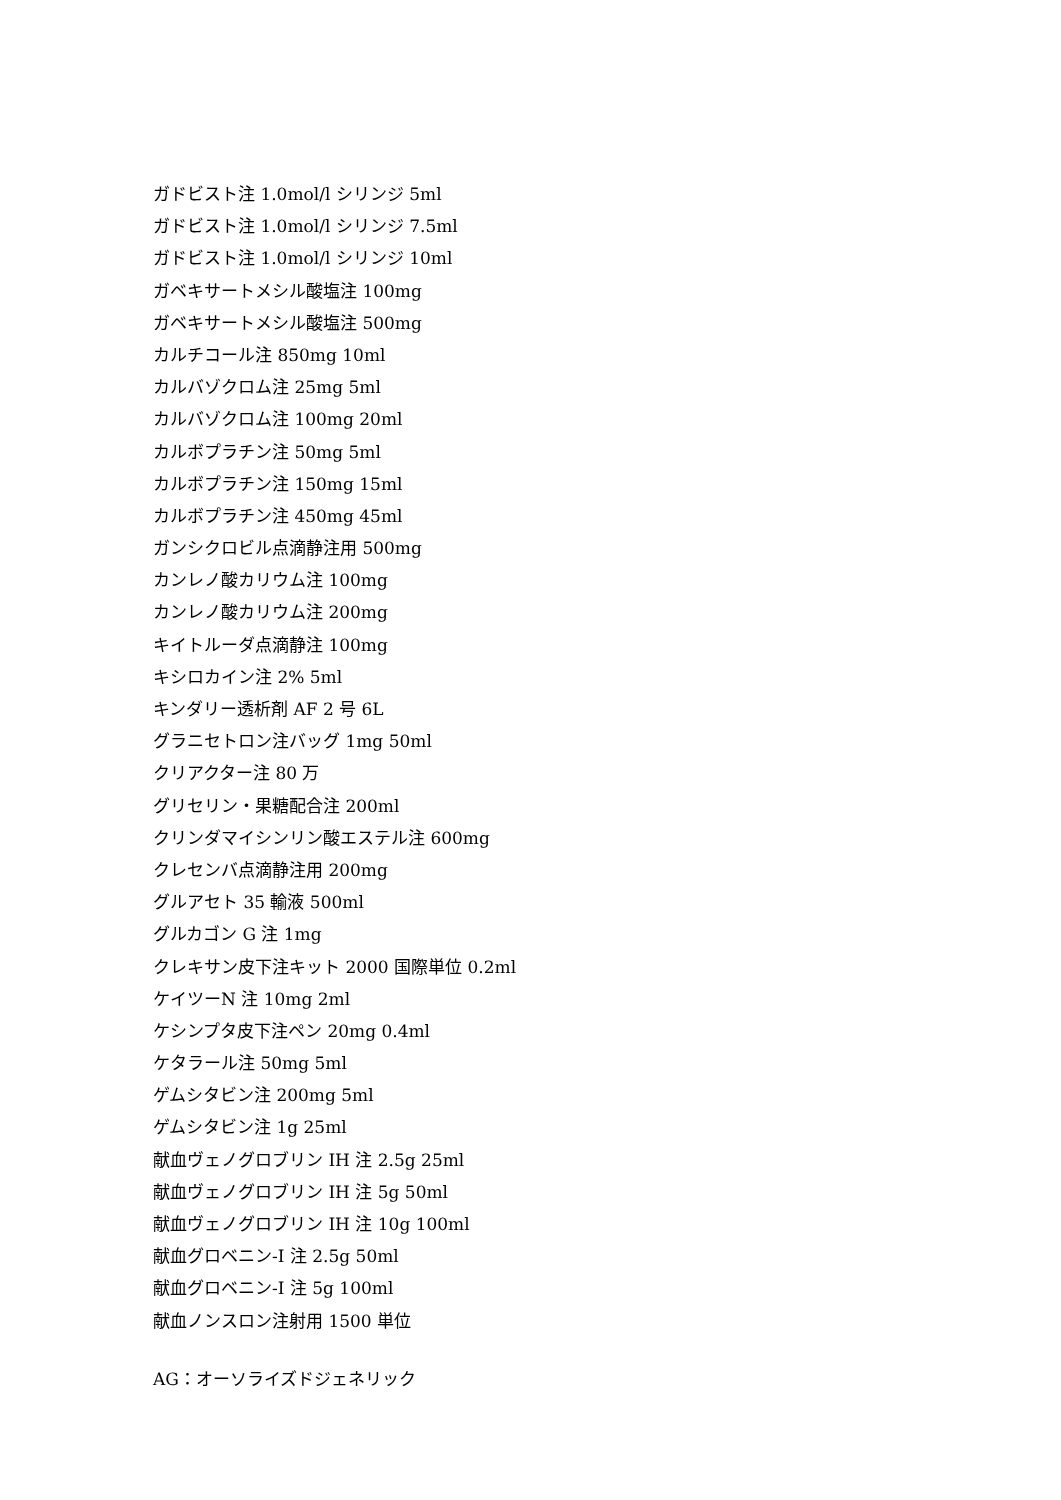ガドビスト注 1.0mol/l シリンジ 5ml
ガドビスト注 1.0mol/l シリンジ 7.5ml
ガドビスト注 1.0mol/l シリンジ 10ml
ガベキサートメシル酸塩注 100mg
ガベキサートメシル酸塩注 500mg
カルチコール注 850mg 10ml
カルバゾクロム注 25mg 5ml
カルバゾクロム注 100mg 20ml
カルボプラチン注 50mg 5ml
カルボプラチン注 150mg 15ml
カルボプラチン注 450mg 45ml
ガンシクロビル点滴静注用 500mg
カンレノ酸カリウム注 100mg
カンレノ酸カリウム注 200mg
キイトルーダ点滴静注 100mg
キシロカイン注 2% 5ml
キンダリー透析剤 AF 2 号 6L
グラニセトロン注バッグ 1mg 50ml
クリアクター注 80 万
グリセリン・果糖配合注 200ml
クリンダマイシンリン酸エステル注 600mg
クレセンバ点滴静注用 200mg
グルアセト 35 輸液 500ml
グルカゴン G 注 1mg
クレキサン皮下注キット 2000 国際単位 0.2ml
ケイツーN 注 10mg 2ml
ケシンプタ皮下注ペン 20mg 0.4ml
ケタラール注 50mg 5ml
ゲムシタビン注 200mg 5ml
ゲムシタビン注 1g 25ml
献血ヴェノグロブリン IH 注 2.5g 25ml
献血ヴェノグロブリン IH 注 5g 50ml
献血ヴェノグロブリン IH 注 10g 100ml
献血グロベニン-I 注 2.5g 50ml
献血グロベニン-I 注 5g 100ml
献血ノンスロン注射用 1500 単位
AG：オーソライズドジェネリック